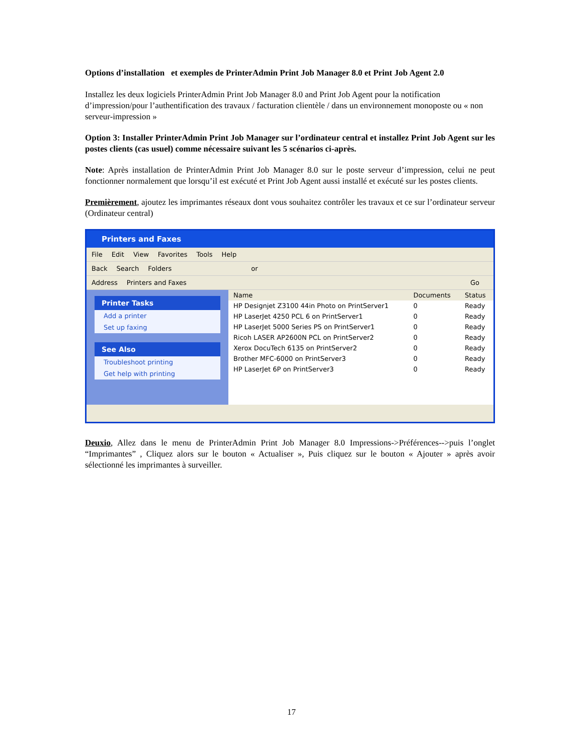Options d’installation et exemples de PrinterAdmin Print Job Manager 8.0 et Print Job Agent 2.0
Installez les deux logiciels PrinterAdmin Print Job Manager 8.0 and Print Job Agent pour la notification d’impression/pour l’authentification des travaux / facturation clientèle / dans un environnement monoposte ou « non serveur-impression »
Option 3: Installer PrinterAdmin Print Job Manager sur l’ordinateur central et installez Print Job Agent sur les postes clients (cas usuel) comme nécessaire suivant les 5 scénarios ci-après.
Note: Après installation de PrinterAdmin Print Job Manager 8.0 sur le poste serveur d’impression, celui ne peut fonctionner normalement que lorsqu’il est exécuté et Print Job Agent aussi installé et exécuté sur les postes clients.
Premièrement, ajoutez les imprimantes réseaux dont vous souhaitez contrôler les travaux et ce sur l’ordinateur serveur (Ordinateur central)
Printers and Faxes
File Edit View Favorites Tools Help
Back Search Folders or
Address Printers and Faxes Go
Printer Tasks
Add a printer
Set up faxing
See Also
Troubleshoot printing
Get help with printing
| Name | Documents | Status |
| --- | --- | --- |
| HP Designjet Z3100 44in Photo on PrintServer1 | 0 | Ready |
| HP LaserJet 4250 PCL 6 on PrintServer1 | 0 | Ready |
| HP LaserJet 5000 Series PS on PrintServer1 | 0 | Ready |
| Ricoh LASER AP2600N PCL on PrintServer2 | 0 | Ready |
| Xerox DocuTech 6135 on PrintServer2 | 0 | Ready |
| Brother MFC-6000 on PrintServer3 | 0 | Ready |
| HP LaserJet 6P on PrintServer3 | 0 | Ready |
Deuxio, Allez dans le menu de PrinterAdmin Print Job Manager 8.0 Impressions->Préférences-->puis l’onglet “Imprimantes” , Cliquez alors sur le bouton « Actualiser », Puis cliquez sur le bouton « Ajouter » après avoir sélectionné les imprimantes à surveiller.
17